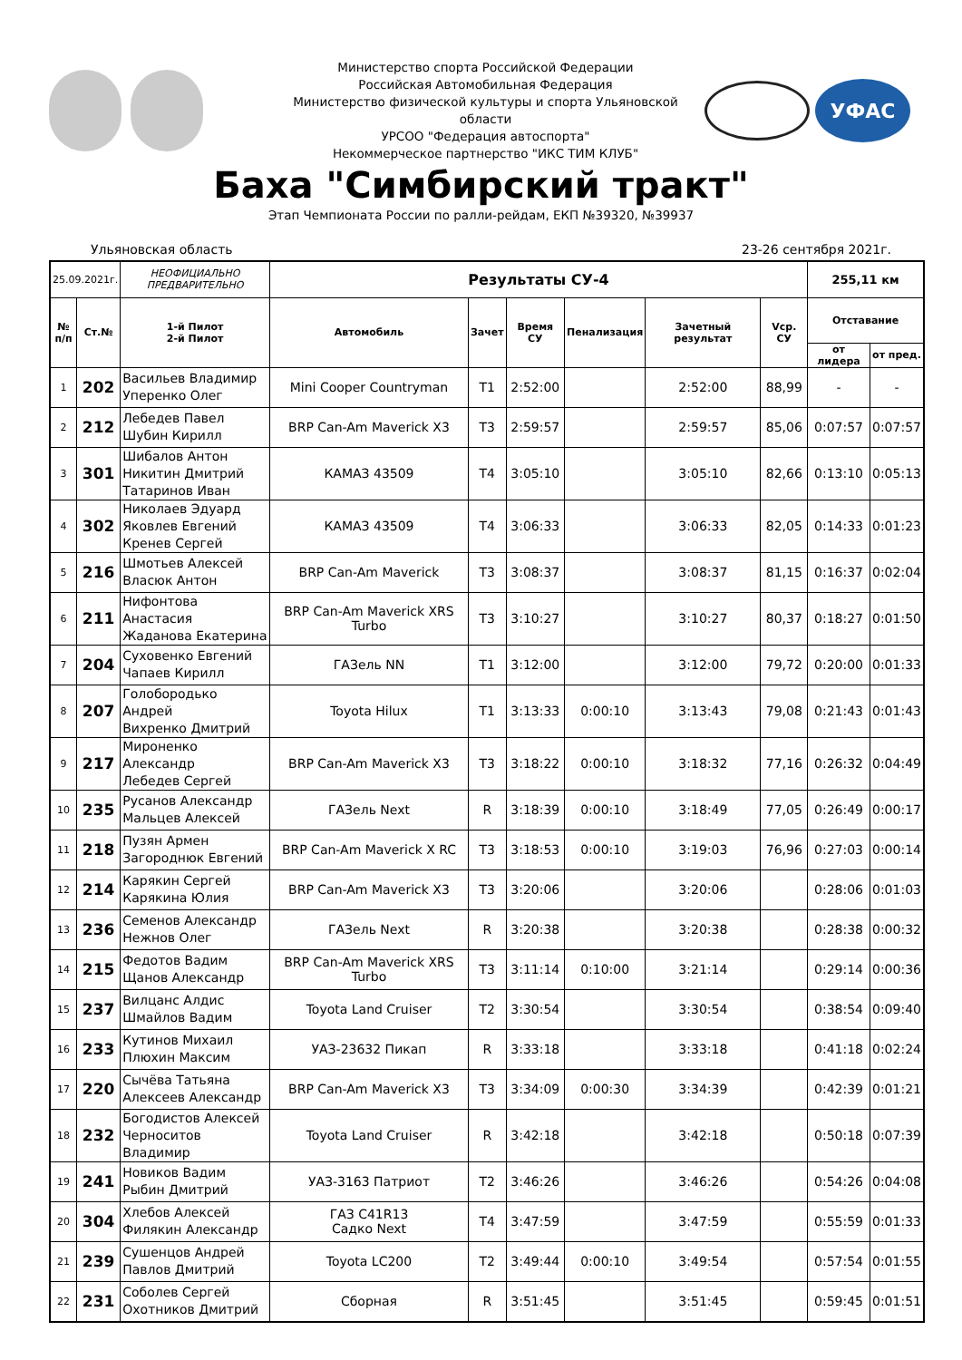Министерство спорта Российской Федерации
Российская Автомобильная Федерация
Министерство физической культуры и спорта Ульяновской области
УРСОО "Федерация автоспорта"
Некоммерческое партнерство "ИКС ТИМ КЛУБ"
УФАС
Баха "Симбирский тракт"
Этап Чемпионата России по ралли-рейдам, ЕКП №39320, №39937
Ульяновская область 23-26 сентября 2021г.
| 25.09.2021г. | | НЕОФИЦИАЛЬНО ПРЕДВАРИТЕЛЬНО | Результаты СУ-4 | | | | | | 255,11 км | |
| № п/п | Ст.№ | 1-й Пилот 2-й Пилот | Автомобиль | Зачет | Время СУ | Пенализация | Зачетный результат | Vср. СУ | Отставание | |
| | | | | | | | | | от лидера | от пред. |
| 1 | 202 | Васильев Владимир Уперенко Олег | Mini Cooper Countryman | T1 | 2:52:00 | | 2:52:00 | 88,99 | - | - |
| 2 | 212 | Лебедев Павел Шубин Кирилл | BRP Can-Am Maverick X3 | T3 | 2:59:57 | | 2:59:57 | 85,06 | 0:07:57 | 0:07:57 |
| 3 | 301 | Шибалов Антон Никитин Дмитрий Татаринов Иван | КАМАЗ 43509 | T4 | 3:05:10 | | 3:05:10 | 82,66 | 0:13:10 | 0:05:13 |
| 4 | 302 | Николаев Эдуард Яковлев Евгений Кренев Сергей | КАМАЗ 43509 | T4 | 3:06:33 | | 3:06:33 | 82,05 | 0:14:33 | 0:01:23 |
| 5 | 216 | Шмотьев Алексей Власюк Антон | BRP Can-Am Maverick | T3 | 3:08:37 | | 3:08:37 | 81,15 | 0:16:37 | 0:02:04 |
| 6 | 211 | Нифонтова Анастасия Жаданова Екатерина | BRP Can-Am Maverick XRS Turbo | T3 | 3:10:27 | | 3:10:27 | 80,37 | 0:18:27 | 0:01:50 |
| 7 | 204 | Суховенко Евгений Чапаев Кирилл | ГАЗель NN | T1 | 3:12:00 | | 3:12:00 | 79,72 | 0:20:00 | 0:01:33 |
| 8 | 207 | Голобородько Андрей Вихренко Дмитрий | Toyota Hilux | T1 | 3:13:33 | 0:00:10 | 3:13:43 | 79,08 | 0:21:43 | 0:01:43 |
| 9 | 217 | Мироненко Александр Лебедев Сергей | BRP Can-Am Maverick X3 | T3 | 3:18:22 | 0:00:10 | 3:18:32 | 77,16 | 0:26:32 | 0:04:49 |
| 10 | 235 | Русанов Александр Мальцев Алексей | ГАЗель Next | R | 3:18:39 | 0:00:10 | 3:18:49 | 77,05 | 0:26:49 | 0:00:17 |
| 11 | 218 | Пузян Армен Загороднюк Евгений | BRP Can-Am Maverick X RC | T3 | 3:18:53 | 0:00:10 | 3:19:03 | 76,96 | 0:27:03 | 0:00:14 |
| 12 | 214 | Карякин Сергей Карякина Юлия | BRP Can-Am Maverick X3 | T3 | 3:20:06 | | 3:20:06 | | 0:28:06 | 0:01:03 |
| 13 | 236 | Семенов Александр Нежнов Олег | ГАЗель Next | R | 3:20:38 | | 3:20:38 | | 0:28:38 | 0:00:32 |
| 14 | 215 | Федотов Вадим Щанов Александр | BRP Can-Am Maverick XRS Turbo | T3 | 3:11:14 | 0:10:00 | 3:21:14 | | 0:29:14 | 0:00:36 |
| 15 | 237 | Вилцанс Алдис Шмайлов Вадим | Toyota Land Cruiser | T2 | 3:30:54 | | 3:30:54 | | 0:38:54 | 0:09:40 |
| 16 | 233 | Кутинов Михаил Плюхин Максим | УАЗ-23632 Пикап | R | 3:33:18 | | 3:33:18 | | 0:41:18 | 0:02:24 |
| 17 | 220 | Сычёва Татьяна Алексеев Александр | BRP Can-Am Maverick X3 | T3 | 3:34:09 | 0:00:30 | 3:34:39 | | 0:42:39 | 0:01:21 |
| 18 | 232 | Богодистов Алексей Черноситов Владимир | Toyota Land Cruiser | R | 3:42:18 | | 3:42:18 | | 0:50:18 | 0:07:39 |
| 19 | 241 | Новиков Вадим Рыбин Дмитрий | УАЗ-3163 Патриот | T2 | 3:46:26 | | 3:46:26 | | 0:54:26 | 0:04:08 |
| 20 | 304 | Хлебов Алексей Филякин Александр | ГАЗ С41R13 Садко Next | T4 | 3:47:59 | | 3:47:59 | | 0:55:59 | 0:01:33 |
| 21 | 239 | Сушенцов Андрей Павлов Дмитрий | Toyota LC200 | T2 | 3:49:44 | 0:00:10 | 3:49:54 | | 0:57:54 | 0:01:55 |
| 22 | 231 | Соболев Сергей Охотников Дмитрий | Сборная | R | 3:51:45 | | 3:51:45 | | 0:59:45 | 0:01:51 |